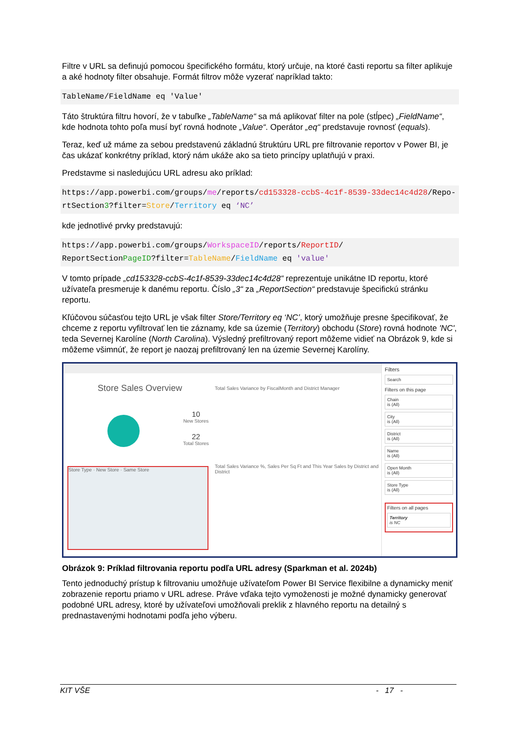Filtre v URL sa definujú pomocou špecifického formátu, ktorý určuje, na ktoré časti reportu sa filter aplikuje a aké hodnoty filter obsahuje. Formát filtrov môže vyzerať napríklad takto:
TableName/FieldName eq 'Value'
Táto štruktúra filtru hovorí, že v tabuľke „TableName“ sa má aplikovať filter na pole (stĺpec) „FieldName“, kde hodnota tohto poľa musí byť rovná hodnote „Value“. Operátor „eq“ predstavuje rovnosť (equals).
Teraz, keď už máme za sebou predstavenú základnú štruktúru URL pre filtrovanie reportov v Power BI, je čas ukázať konkrétny príklad, ktorý nám ukáže ako sa tieto princípy uplatňujú v praxi.
Predstavme si nasledujúcu URL adresu ako príklad:
https://app.powerbi.com/groups/me/reports/cd153328-ccbS-4c1f-8539-33dec14c4d28/Repo-rtSection3?filter=Store/Territory eq ‘NC’
kde jednotlivé prvky predstavujú:
https://app.powerbi.com/groups/WorkspaceID/reports/ReportID/
ReportSectionPageID?filter=TableName/FieldName eq 'value'
V tomto prípade „cd153328-ccbS-4c1f-8539-33dec14c4d28“ reprezentuje unikátne ID reportu, ktoré užívateľa presmeruje k danému reportu. Číslo „3“ za „ReportSection“ predstavuje špecifickú stránku reportu.
Kľúčovou súčasťou tejto URL je však filter Store/Territory eq ‘NC’, ktorý umožňuje presne špecifikovať, že chceme z reportu vyfiltrovať len tie záznamy, kde sa územie (Territory) obchodu (Store) rovná hodnote 'NC', teda Severnej Karolíne (North Carolina). Výsledný prefiltrovaný report môžeme vidieť na Obrázok 9, kde si môžeme všimnúť, že report je naozaj prefiltrovaný len na územie Severnej Karolíny.
Store Sales Overview
10
New Stores
22
Total Stores
Total Sales Variance by FiscalMonth and District Manager
Store Type · New Store · Same Store
Total Sales Variance %, Sales Per Sq Ft and This Year Sales by District and District
Filters
Search
Filters on this page
Chain
is (All)
City
is (All)
District
is (All)
Name
is (All)
Open Month
is (All)
Store Type
is (All)
Filters on all pages
Territory
is NC
Obrázok 9: Príklad filtrovania reportu podľa URL adresy (Sparkman et al. 2024b)
Tento jednoduchý prístup k filtrovaniu umožňuje užívateľom Power BI Service flexibilne a dynamicky meniť zobrazenie reportu priamo v URL adrese. Práve vďaka tejto vymoženosti je možné dynamicky generovať podobné URL adresy, ktoré by užívateľovi umožňovali preklik z hlavného reportu na detailný s prednastavenými hodnotami podľa jeho výberu.
KIT VŠE - 17 -